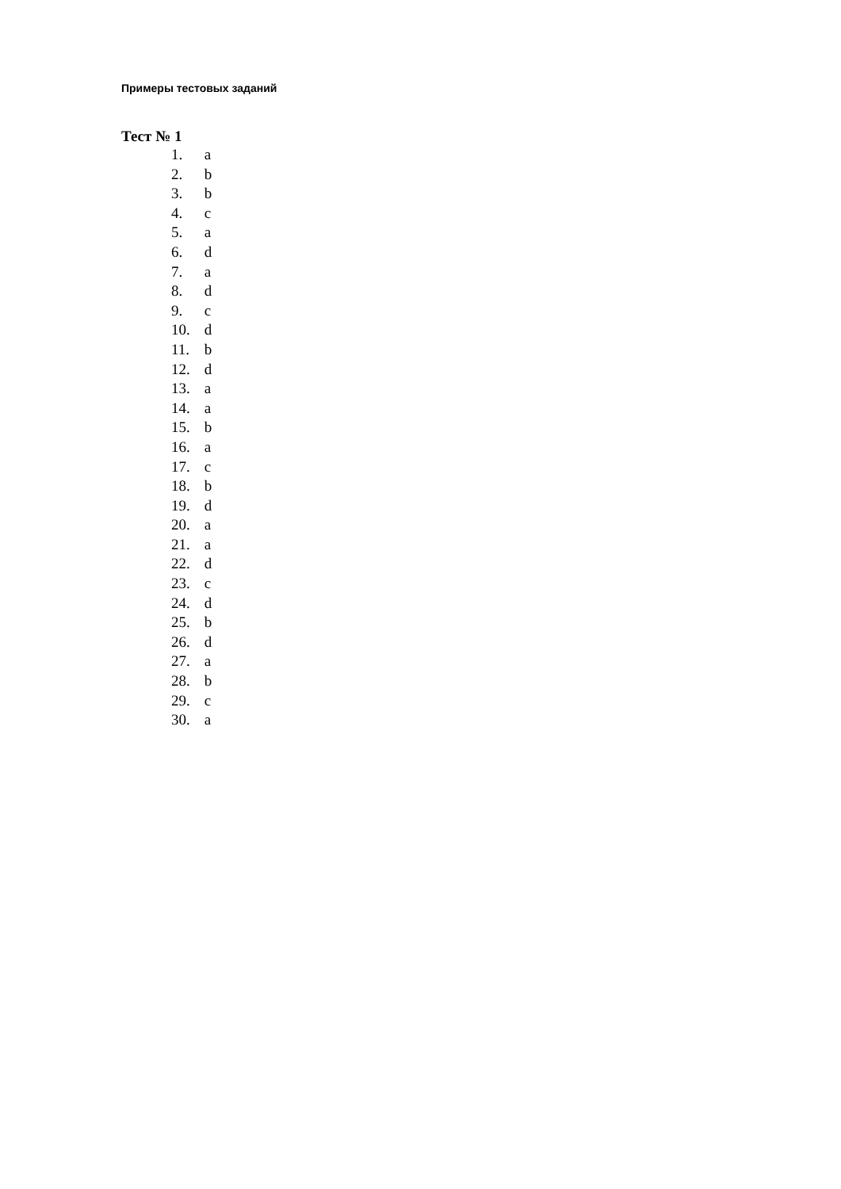Примеры тестовых заданий
Тест № 1
1. a
2. b
3. b
4. c
5. a
6. d
7. a
8. d
9. c
10. d
11. b
12. d
13. a
14. a
15. b
16. a
17. c
18. b
19. d
20. a
21. a
22. d
23. c
24. d
25. b
26. d
27. a
28. b
29. c
30. a